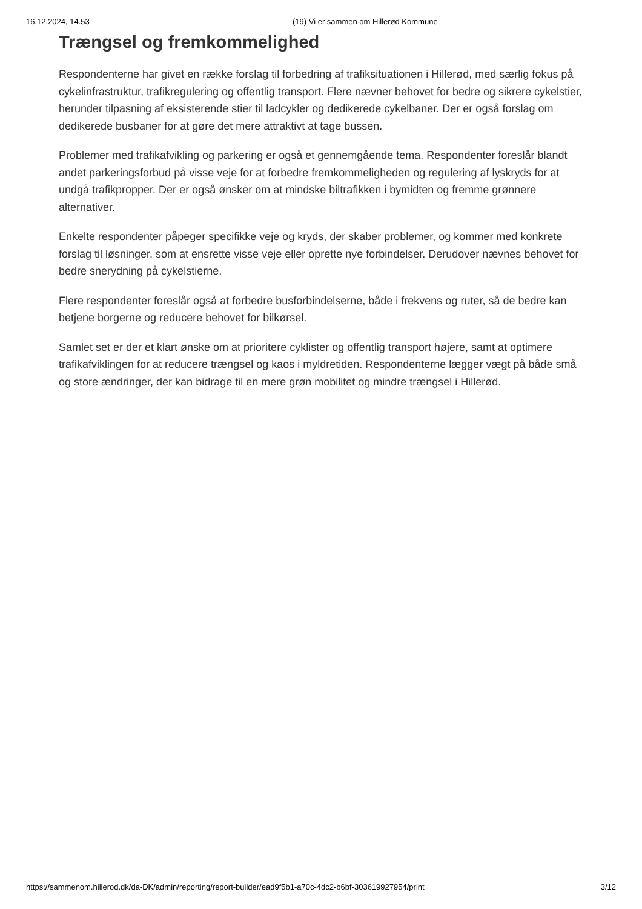16.12.2024, 14.53 (19) Vi er sammen om Hillerød Kommune
Trængsel og fremkommelighed
Respondenterne har givet en række forslag til forbedring af trafiksituationen i Hillerød, med særlig fokus på cykelinfrastruktur, trafikregulering og offentlig transport. Flere nævner behovet for bedre og sikrere cykelstier, herunder tilpasning af eksisterende stier til ladcykler og dedikerede cykelbaner. Der er også forslag om dedikerede busbaner for at gøre det mere attraktivt at tage bussen.
Problemer med trafikafvikling og parkering er også et gennemgående tema. Respondenter foreslår blandt andet parkeringsforbud på visse veje for at forbedre fremkommeligheden og regulering af lyskryds for at undgå trafikpropper. Der er også ønsker om at mindske biltrafikken i bymidten og fremme grønnere alternativer.
Enkelte respondenter påpeger specifikke veje og kryds, der skaber problemer, og kommer med konkrete forslag til løsninger, som at ensrette visse veje eller oprette nye forbindelser. Derudover nævnes behovet for bedre snerydning på cykelstierne.
Flere respondenter foreslår også at forbedre busforbindelserne, både i frekvens og ruter, så de bedre kan betjene borgerne og reducere behovet for bilkørsel.
Samlet set er der et klart ønske om at prioritere cyklister og offentlig transport højere, samt at optimere trafikafviklingen for at reducere trængsel og kaos i myldretiden. Respondenterne lægger vægt på både små og store ændringer, der kan bidrage til en mere grøn mobilitet og mindre trængsel i Hillerød.
https://sammenom.hillerod.dk/da-DK/admin/reporting/report-builder/ead9f5b1-a70c-4dc2-b6bf-303619927954/print 3/12